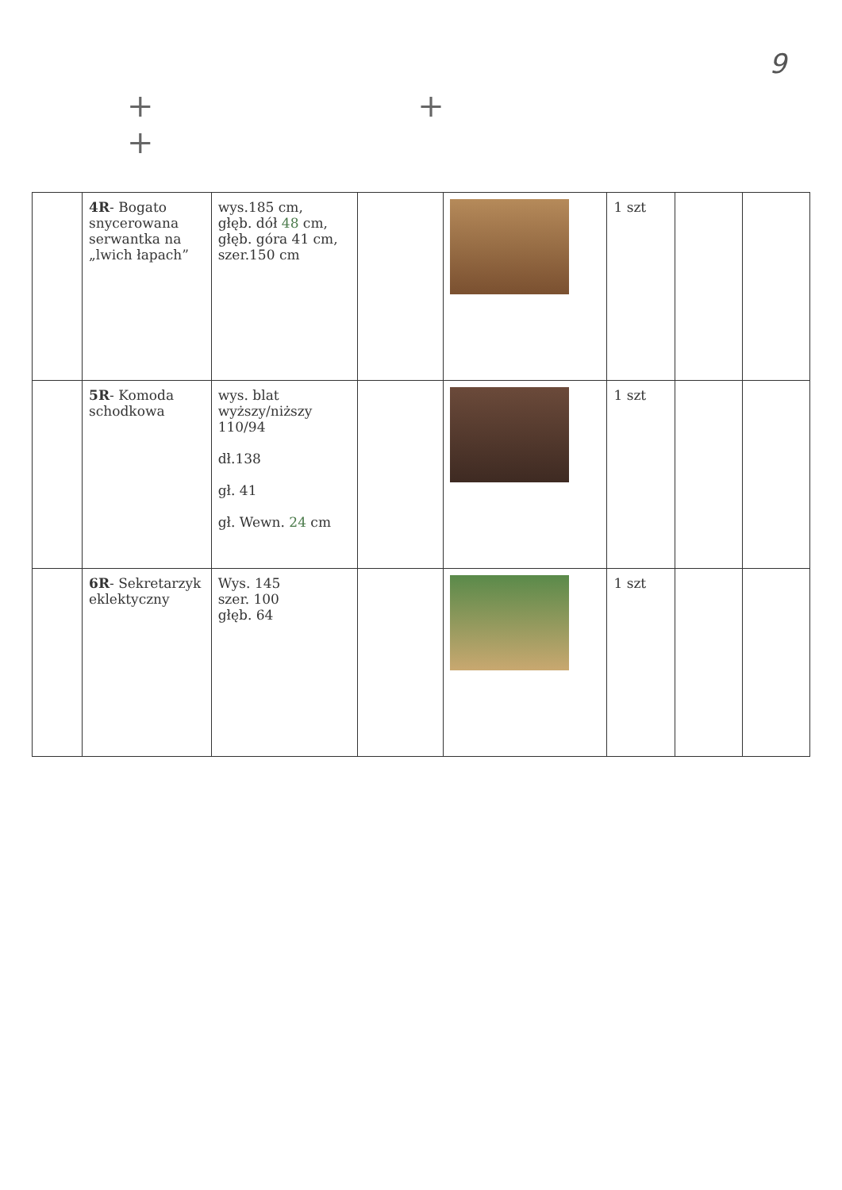9
+ + +
| | 4R - Bogato snycerowana serwantka na „lwich łapach” | wys.185 cm, głęb. dół 48 cm, głęb. góra 41 cm, szer.150 cm | | | 1 szt | | |
| | 5R - Komoda schodkowa | wys. blat wyższy/niższy 110/94 dł.138 gł. 41 gł. Wewn. 24 cm | | | 1 szt | | |
| | 6R - Sekretarzyk eklektyczny | Wys. 145 szer. 100 głęb. 64 | | | 1 szt | | |